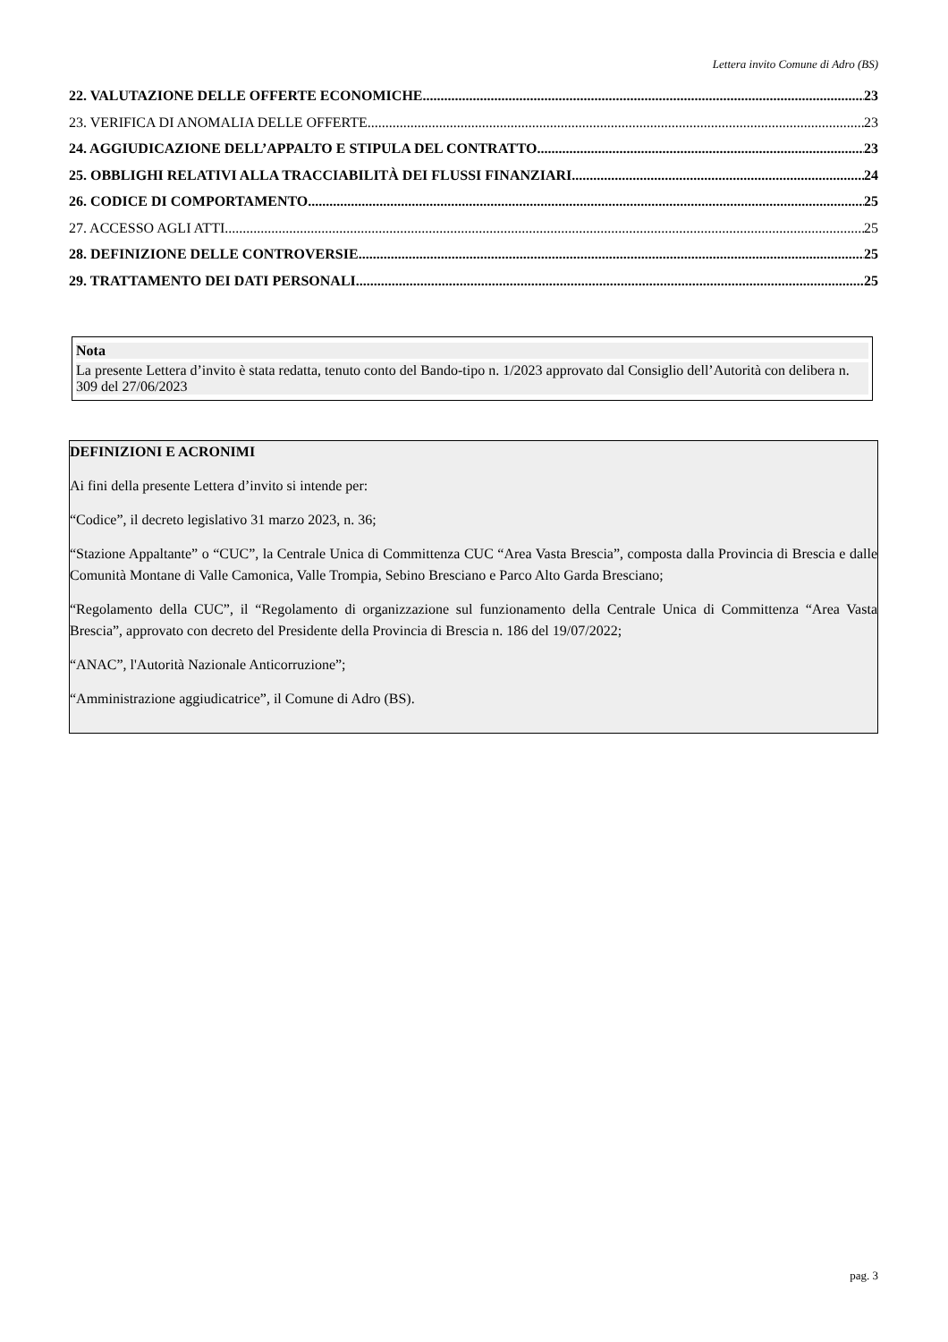Lettera invito Comune di Adro (BS)
22. VALUTAZIONE DELLE OFFERTE ECONOMICHE 23
23. VERIFICA DI ANOMALIA DELLE OFFERTE 23
24. AGGIUDICAZIONE DELL’APPALTO E STIPULA DEL CONTRATTO 23
25. OBBLIGHI RELATIVI ALLA TRACCIABILITÀ DEI FLUSSI FINANZIARI 24
26. CODICE DI COMPORTAMENTO 25
27. ACCESSO AGLI ATTI 25
28. DEFINIZIONE DELLE CONTROVERSIE 25
29. TRATTAMENTO DEI DATI PERSONALI 25
Nota
La presente Lettera d’invito è stata redatta, tenuto conto del Bando-tipo n. 1/2023 approvato dal Consiglio dell’Autorità con delibera n. 309 del 27/06/2023
DEFINIZIONI E ACRONIMI
Ai fini della presente Lettera d’invito si intende per:
“Codice”, il decreto legislativo 31 marzo 2023, n. 36;
“Stazione Appaltante” o “CUC”, la Centrale Unica di Committenza CUC “Area Vasta Brescia”, composta dalla Provincia di Brescia e dalle Comunità Montane di Valle Camonica, Valle Trompia, Sebino Bresciano e Parco Alto Garda Bresciano;
“Regolamento della CUC”, il “Regolamento di organizzazione sul funzionamento della Centrale Unica di Committenza “Area Vasta Brescia”, approvato con decreto del Presidente della Provincia di Brescia n. 186 del 19/07/2022;
“ANAC”, l'Autorità Nazionale Anticorruzione”;
“Amministrazione aggiudicatrice”, il Comune di Adro (BS).
pag. 3